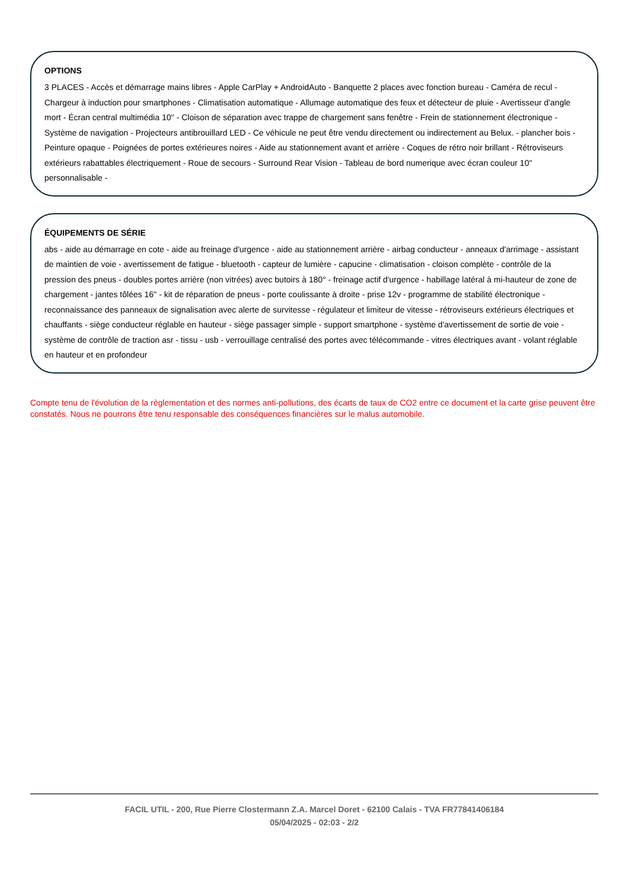OPTIONS
3 PLACES - Accès et démarrage mains libres - Apple CarPlay + AndroidAuto - Banquette 2 places avec fonction bureau - Caméra de recul - Chargeur à induction pour smartphones - Climatisation automatique - Allumage automatique des feux et détecteur de pluie - Avertisseur d'angle mort - Écran central multimédia 10'' - Cloison de séparation avec trappe de chargement sans fenêtre - Frein de stationnement électronique - Système de navigation - Projecteurs antibrouillard LED - Ce véhicule ne peut être vendu directement ou indirectement au Belux. - plancher bois - Peinture opaque - Poignées de portes extérieures noires - Aide au stationnement avant et arrière - Coques de rétro noir brillant - Rétroviseurs extérieurs rabattables électriquement - Roue de secours - Surround Rear Vision - Tableau de bord numerique avec écran couleur 10'' personnalisable -
ÉQUIPEMENTS DE SÉRIE
abs - aide au démarrage en cote - aide au freinage d'urgence - aide au stationnement arrière - airbag conducteur - anneaux d'arrimage - assistant de maintien de voie - avertissement de fatigue - bluetooth - capteur de lumière - capucine - climatisation - cloison complète - contrôle de la pression des pneus - doubles portes arrière (non vitrées) avec butoirs à 180° - freinage actif d'urgence - habillage latéral à mi-hauteur de zone de chargement - jantes tôlées 16'' - kit de réparation de pneus - porte coulissante à droite - prise 12v - programme de stabilité électronique - reconnaissance des panneaux de signalisation avec alerte de survitesse - régulateur et limiteur de vitesse - rétroviseurs extérieurs électriques et chauffants - siège conducteur réglable en hauteur - siège passager simple - support smartphone - système d'avertissement de sortie de voie - système de contrôle de traction asr - tissu - usb - verrouillage centralisé des portes avec télécommande - vitres électriques avant - volant réglable en hauteur et en profondeur
Compte tenu de l'évolution de la règlementation et des normes anti-pollutions, des écarts de taux de CO2 entre ce document et la carte grise peuvent être constatés. Nous ne pourrons être tenu responsable des conséquences financières sur le malus automobile.
FACIL UTIL - 200, Rue Pierre Clostermann Z.A. Marcel Doret - 62100 Calais - TVA FR77841406184
05/04/2025 - 02:03 - 2/2